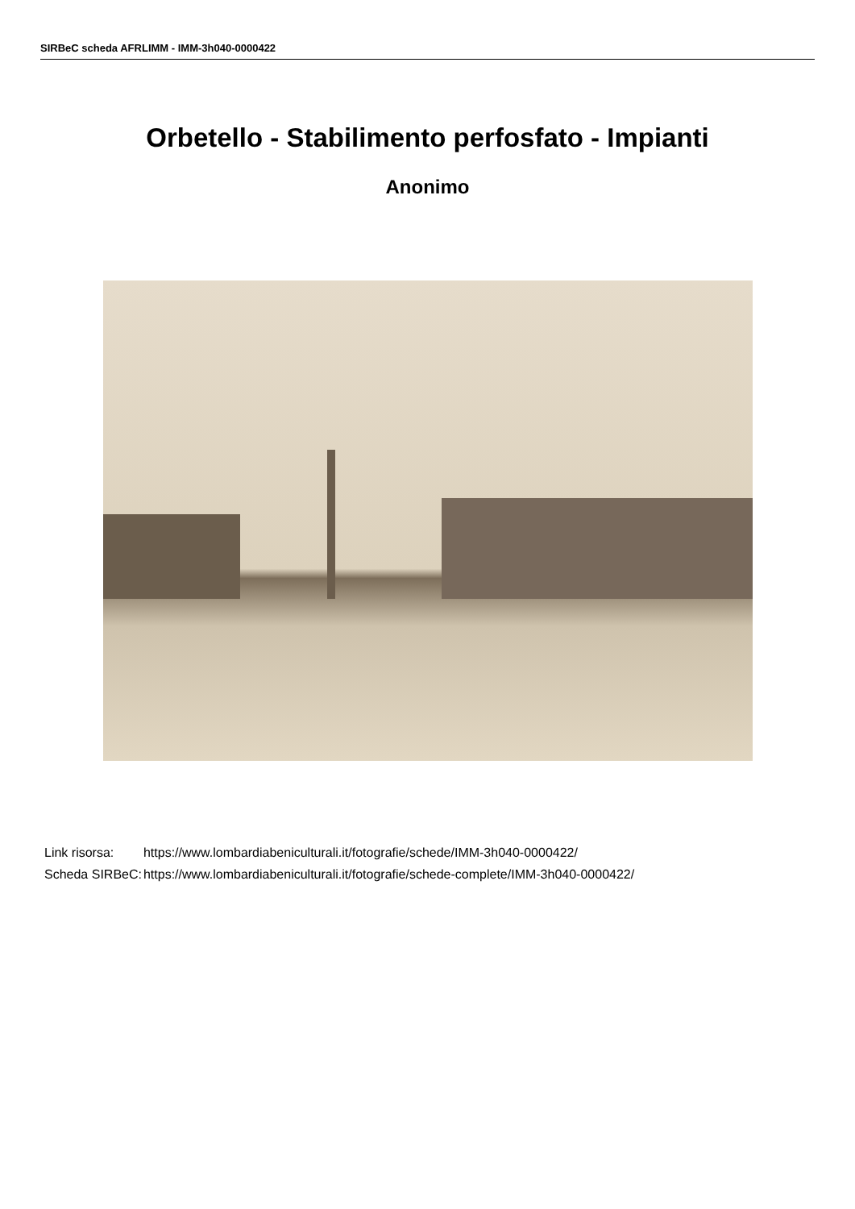SIRBeC scheda AFRLIMM - IMM-3h040-0000422
Orbetello - Stabilimento perfosfato - Impianti
Anonimo
| Link risorsa: | https://www.lombardiabeniculturali.it/fotografie/schede/IMM-3h040-0000422/ |
| Scheda SIRBeC: | https://www.lombardiabeniculturali.it/fotografie/schede-complete/IMM-3h040-0000422/ |